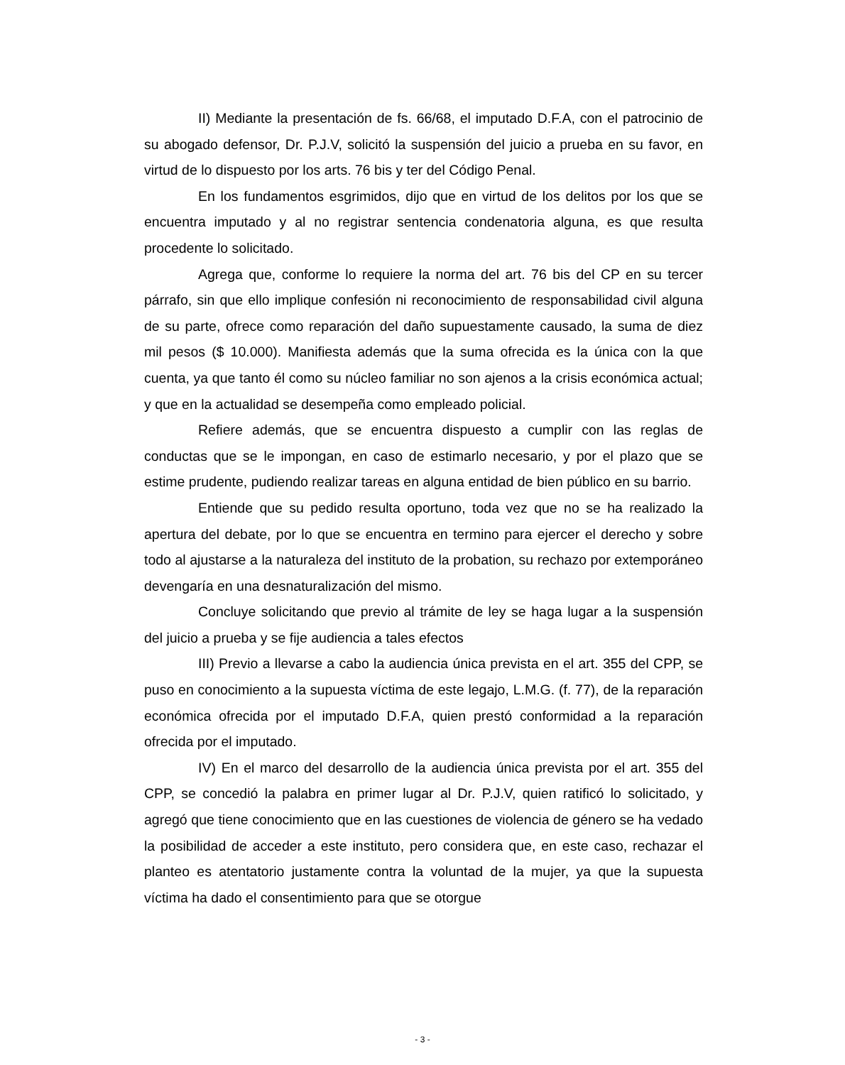II) Mediante la presentación de fs. 66/68, el imputado D.F.A, con el patrocinio de su abogado defensor, Dr. P.J.V, solicitó la suspensión del juicio a prueba en su favor, en virtud de lo dispuesto por los arts. 76 bis y ter del Código Penal.
En los fundamentos esgrimidos, dijo que en virtud de los delitos por los que se encuentra imputado y al no registrar sentencia condenatoria alguna, es que resulta procedente lo solicitado.
Agrega que, conforme lo requiere la norma del art. 76 bis del CP en su tercer párrafo, sin que ello implique confesión ni reconocimiento de responsabilidad civil alguna de su parte, ofrece como reparación del daño supuestamente causado, la suma de diez mil pesos ($ 10.000). Manifiesta además que la suma ofrecida es la única con la que cuenta, ya que tanto él como su núcleo familiar no son ajenos a la crisis económica actual; y que en la actualidad se desempeña como empleado policial.
Refiere además, que se encuentra dispuesto a cumplir con las reglas de conductas que se le impongan, en caso de estimarlo necesario, y por el plazo que se estime prudente, pudiendo realizar tareas en alguna entidad de bien público en su barrio.
Entiende que su pedido resulta oportuno, toda vez que no se ha realizado la apertura del debate, por lo que se encuentra en termino para ejercer el derecho y sobre todo al ajustarse a la naturaleza del instituto de la probation, su rechazo por extemporáneo devengaría en una desnaturalización del mismo.
Concluye solicitando que previo al trámite de ley se haga lugar a la suspensión del juicio a prueba y se fije audiencia a tales efectos
III) Previo a llevarse a cabo la audiencia única prevista en el art. 355 del CPP, se puso en conocimiento a la supuesta víctima de este legajo, L.M.G. (f. 77), de la reparación económica ofrecida por el imputado D.F.A, quien prestó conformidad a la reparación ofrecida por el imputado.
IV) En el marco del desarrollo de la audiencia única prevista por el art. 355 del CPP, se concedió la palabra en primer lugar al Dr. P.J.V, quien ratificó lo solicitado, y agregó que tiene conocimiento que en las cuestiones de violencia de género se ha vedado la posibilidad de acceder a este instituto, pero considera que, en este caso, rechazar el planteo es atentatorio justamente contra la voluntad de la mujer, ya que la supuesta víctima ha dado el consentimiento para que se otorgue
- 3 -